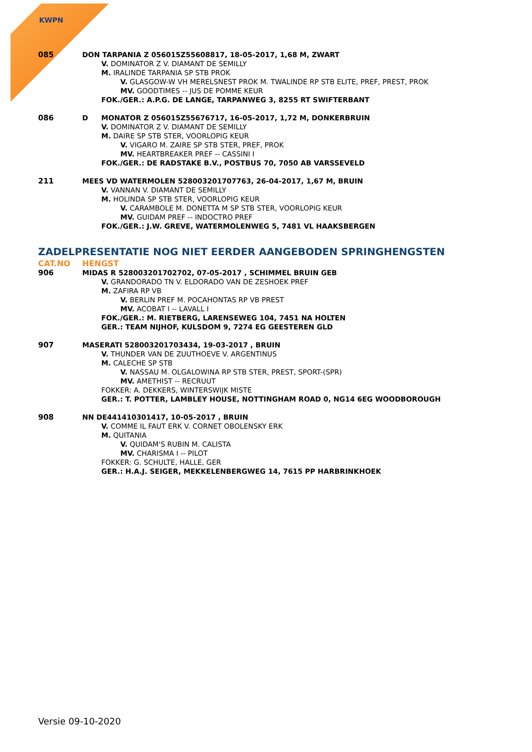KWPN
085 DON TARPANIA Z 056015Z55608817, 18-05-2017, 1,68 M, ZWART
V. DOMINATOR Z V. DIAMANT DE SEMILLY
M. IRALINDE TARPANIA SP STB PROK
V. GLASGOW-W VH MERELSNEST PROK M. TWALINDE RP STB ELITE, PREF, PREST, PROK
MV. GOODTIMES -- JUS DE POMME KEUR
FOK./GER.: A.P.G. DE LANGE, TARPANWEG 3, 8255 RT SWIFTERBANT
086 D MONATOR Z 056015Z55676717, 16-05-2017, 1,72 M, DONKERBRUIN
V. DOMINATOR Z V. DIAMANT DE SEMILLY
M. DAIRE SP STB STER, VOORLOPIG KEUR
V. VIGARO M. ZAIRE SP STB STER, PREF, PROK
MV. HEARTBREAKER PREF -- CASSINI I
FOK./GER.: DE RADSTAKE B.V., POSTBUS 70, 7050 AB VARSSEVELD
211 MEES VD WATERMOLEN 528003201707763, 26-04-2017, 1,67 M, BRUIN
V. VANNAN V. DIAMANT DE SEMILLY
M. HOLINDA SP STB STER, VOORLOPIG KEUR
V. CARAMBOLE M. DONETTA M SP STB STER, VOORLOPIG KEUR
MV. GUIDAM PREF -- INDOCTRO PREF
FOK./GER.: J.W. GREVE, WATERMOLENWEG 5, 7481 VL HAAKSBERGEN
ZADELPRESENTATIE NOG NIET EERDER AANGEBODEN SPRINGHENGSTEN
CAT.NO HENGST
906 MIDAS R 528003201702702, 07-05-2017 , SCHIMMEL BRUIN GEB
V. GRANDORADO TN V. ELDORADO VAN DE ZESHOEK PREF
M. ZAFIRA RP VB
V. BERLIN PREF M. POCAHONTAS RP VB PREST
MV. ACOBAT I -- LAVALL I
FOK./GER.: M. RIETBERG, LARENSEWEG 104, 7451 NA HOLTEN
GER.: TEAM NIJHOF, KULSDOM 9, 7274 EG GEESTEREN GLD
907 MASERATI 528003201703434, 19-03-2017 , BRUIN
V. THUNDER VAN DE ZUUTHOEVE V. ARGENTINUS
M. CALECHE SP STB
V. NASSAU M. OLGALOWINA RP STB STER, PREST, SPORT-(SPR)
MV. AMETHIST -- RECRUUT
FOKKER: A. DEKKERS, WINTERSWIJK MISTE
GER.: T. POTTER, LAMBLEY HOUSE, NOTTINGHAM ROAD 0, NG14 6EG WOODBOROUGH
908 NN DE441410301417, 10-05-2017 , BRUIN
V. COMME IL FAUT ERK V. CORNET OBOLENSKY ERK
M. QUITANIA
V. QUIDAM'S RUBIN M. CALISTA
MV. CHARISMA I -- PILOT
FOKKER: G. SCHULTE, HALLE, GER
GER.: H.A.J. SEIGER, MEKKELENBERGWEG 14, 7615 PP HARBRINKHOEK
Versie 09-10-2020